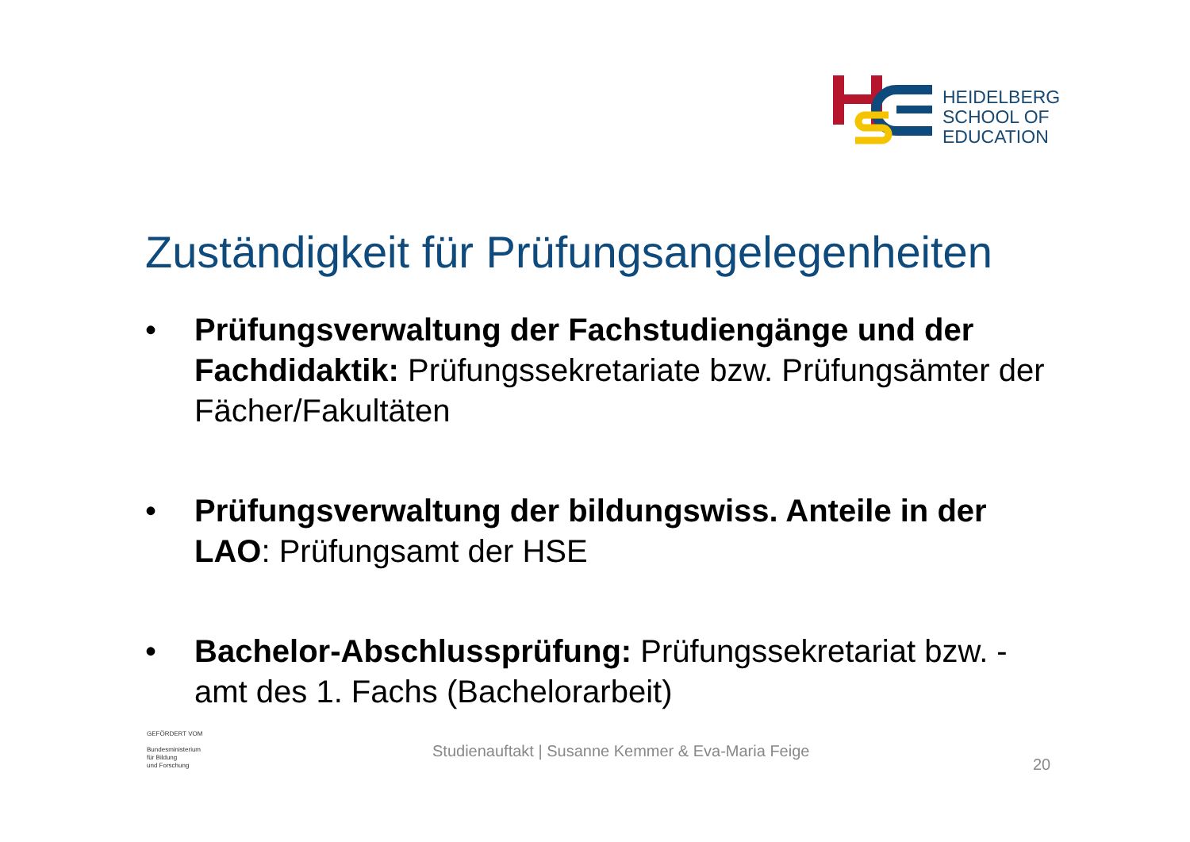HEIDELBERG
SCHOOL OF
EDUCATION
Zuständigkeit für Prüfungsangelegenheiten
• Prüfungsverwaltung der Fachstudiengänge und der Fachdidaktik: Prüfungssekretariate bzw. Prüfungsämter der Fächer/Fakultäten
• Prüfungsverwaltung der bildungswiss. Anteile in der LAO: Prüfungsamt der HSE
• Bachelor-Abschlussprüfung: Prüfungssekretariat bzw. -amt des 1. Fachs (Bachelorarbeit)
GEFÖRDERT VOM
Bundesministerium
für Bildung
und Forschung
Studienauftakt | Susanne Kemmer & Eva-Maria Feige
20